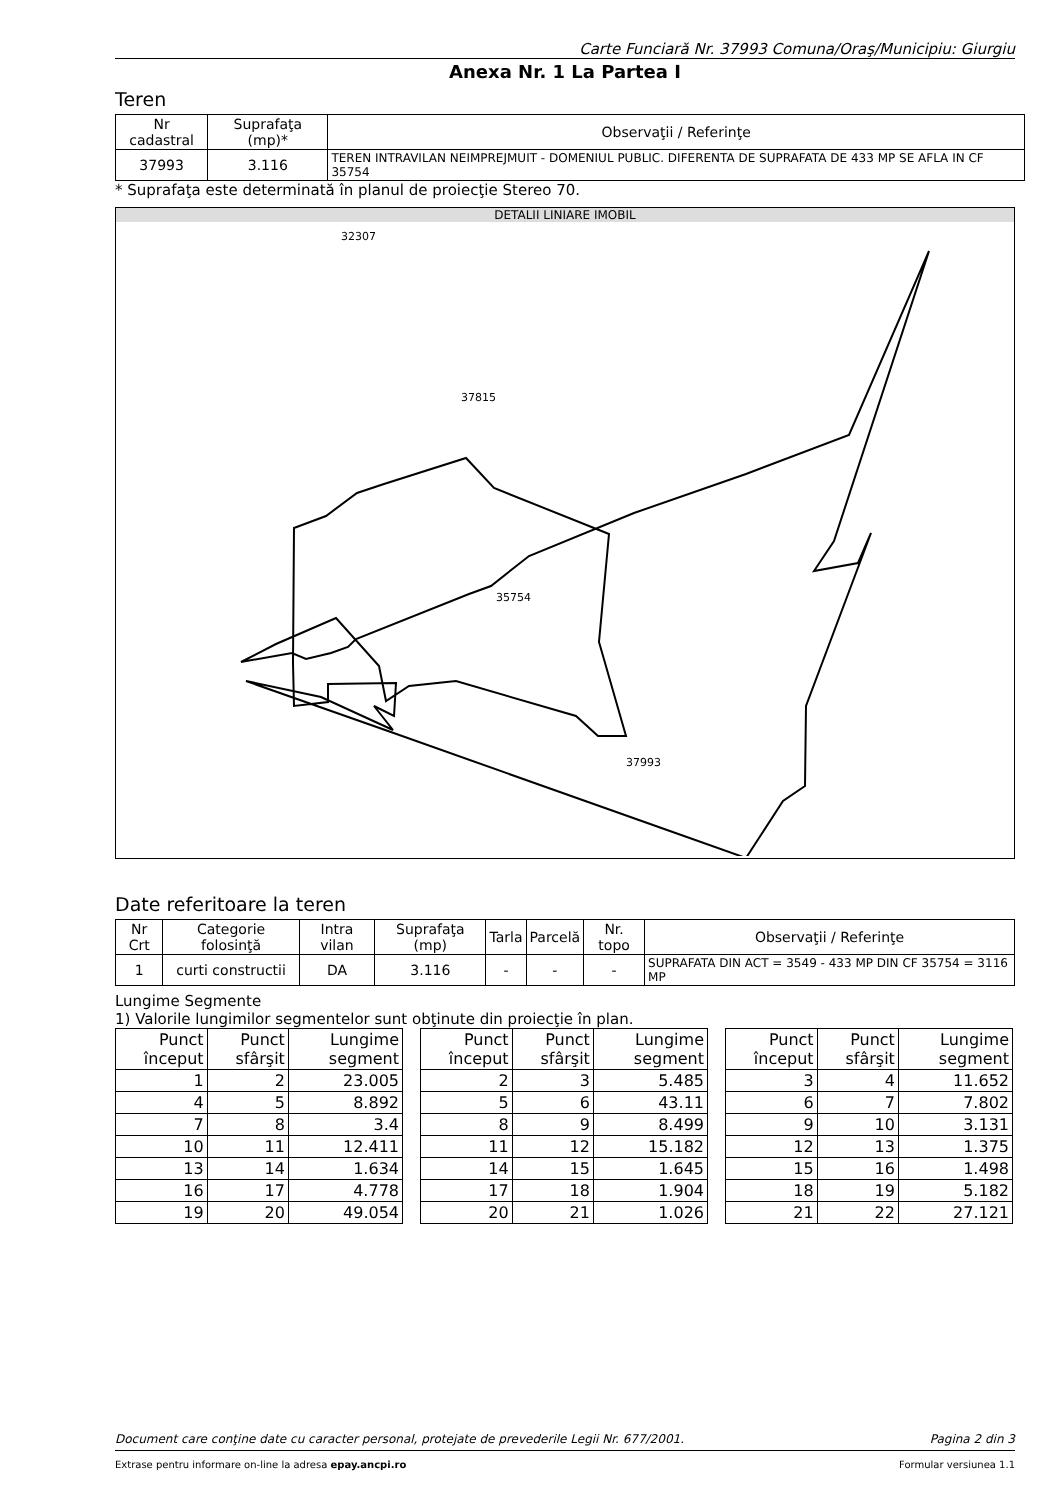Carte Funciară Nr. 37993 Comuna/Oraş/Municipiu: Giurgiu
Anexa Nr. 1 La Partea I
Teren
| Nr cadastral | Suprafaţa (mp)* | Observaţii / Referinţe |
| --- | --- | --- |
| 37993 | 3.116 | TEREN INTRAVILAN NEIMPREJMUIT - DOMENIUL PUBLIC. DIFERENTA DE SUPRAFATA DE 433 MP SE AFLA IN CF 35754 |
* Suprafaţa este determinată în planul de proiecţie Stereo 70.
DETALII LINIARE IMOBIL
37993
35754
37815
32307
Date referitoare la teren
| Nr Crt | Categorie folosinţă | Intra vilan | Suprafaţa (mp) | Tarla | Parcelă | Nr. topo | Observaţii / Referinţe |
| --- | --- | --- | --- | --- | --- | --- | --- |
| 1 | curti constructii | DA | 3.116 | - | - | - | SUPRAFATA DIN ACT = 3549 - 433 MP DIN CF 35754 = 3116 MP |
Lungime Segmente
1) Valorile lungimilor segmentelor sunt obţinute din proiecţie în plan.
| Punct început | Punct sfârşit | Lungime segment |
| --- | --- | --- |
| 1 | 2 | 23.005 |
| 4 | 5 | 8.892 |
| 7 | 8 | 3.4 |
| 10 | 11 | 12.411 |
| 13 | 14 | 1.634 |
| 16 | 17 | 4.778 |
| 19 | 20 | 49.054 |
| Punct început | Punct sfârşit | Lungime segment |
| --- | --- | --- |
| 2 | 3 | 5.485 |
| 5 | 6 | 43.11 |
| 8 | 9 | 8.499 |
| 11 | 12 | 15.182 |
| 14 | 15 | 1.645 |
| 17 | 18 | 1.904 |
| 20 | 21 | 1.026 |
| Punct început | Punct sfârşit | Lungime segment |
| --- | --- | --- |
| 3 | 4 | 11.652 |
| 6 | 7 | 7.802 |
| 9 | 10 | 3.131 |
| 12 | 13 | 1.375 |
| 15 | 16 | 1.498 |
| 18 | 19 | 5.182 |
| 21 | 22 | 27.121 |
Document care conţine date cu caracter personal, protejate de prevederile Legii Nr. 677/2001. Pagina 2 din 3
Extrase pentru informare on-line la adresa epay.ancpi.ro Formular versiunea 1.1